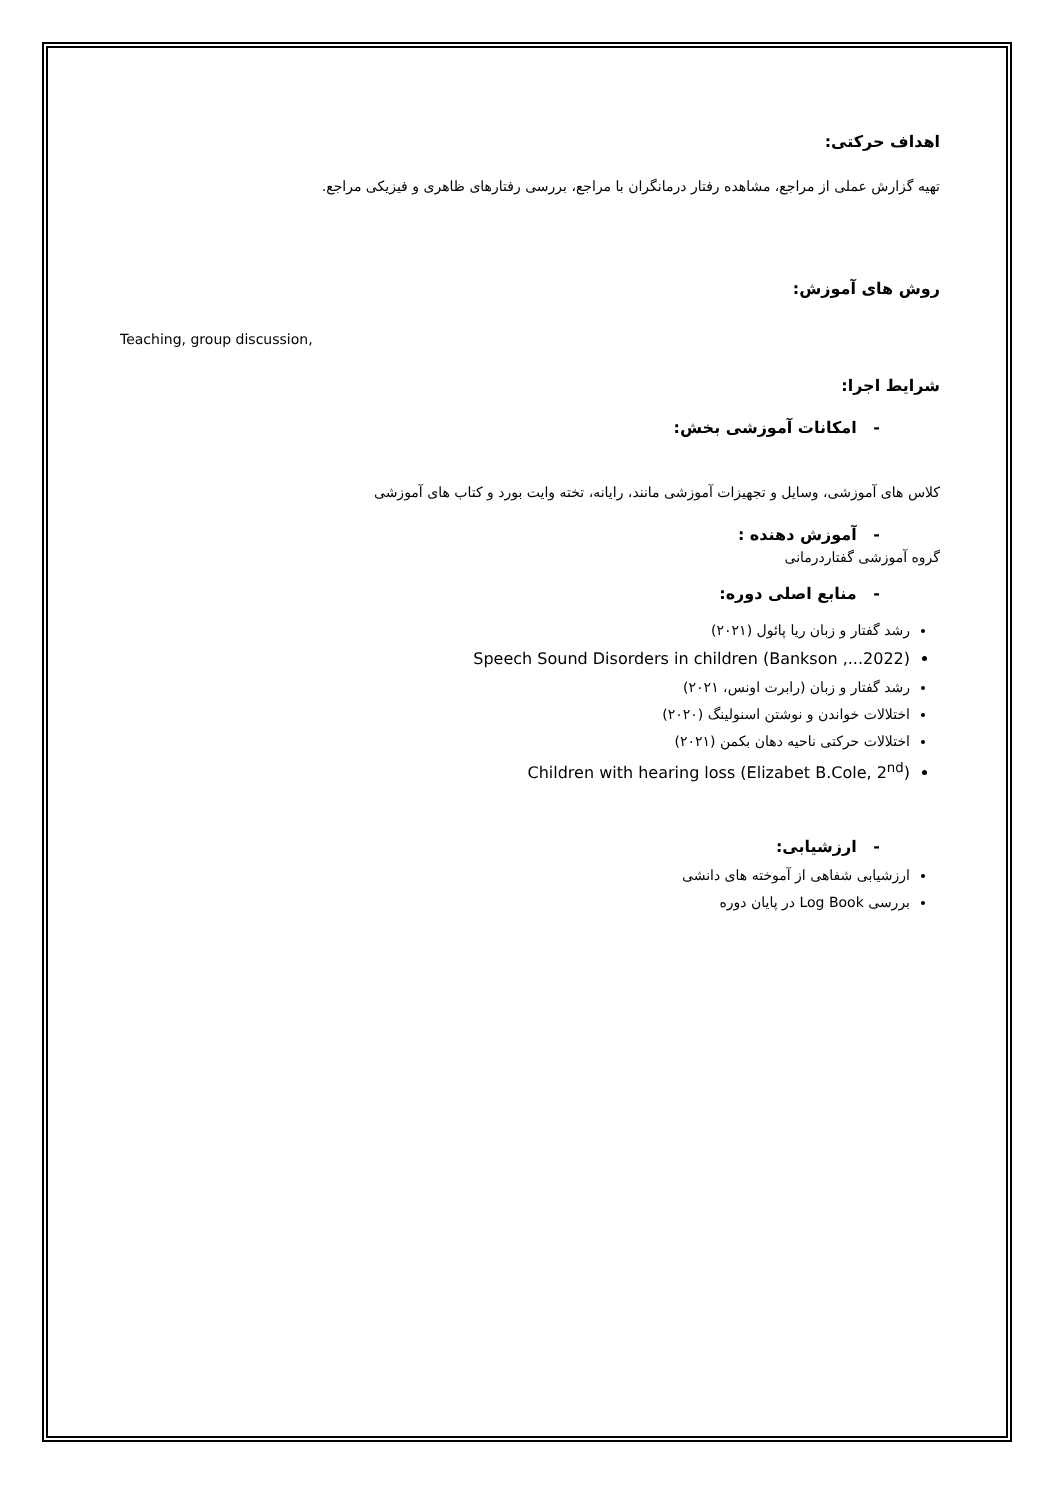اهداف حرکتی:
تهیه گزارش عملی از مراجع، مشاهده رفتار درمانگران با مراجع، بررسی رفتارهای ظاهری و فیزیکی مراجع.
روش های آموزش:
Teaching, group discussion,
شرایط اجرا:
- امکانات آموزشی بخش:
کلاس های آموزشی، وسایل و تجهیزات آموزشی مانند، رایانه، تخته وایت بورد و کتاب های آموزشی
- آموزش دهنده :
گروه آموزشی گفتاردرمانی
- منابع اصلی دوره:
رشد گفتار و زبان ریا پائول (۲۰۲۱)
Speech Sound Disorders in children (Bankson ,...2022)
رشد گفتار و زبان (رابرت اونس، ۲۰۲۱)
اختلالات خواندن و نوشتن اسنولینگ (۲۰۲۰)
اختلالات حرکتی ناحیه دهان بکمن (۲۰۲۱)
Children with hearing loss (Elizabet B.Cole, 2<sup>nd</sup>)
- ارزشیابی:
ارزشیابی شفاهی از آموخته های دانشی
بررسی Log Book در پایان دوره